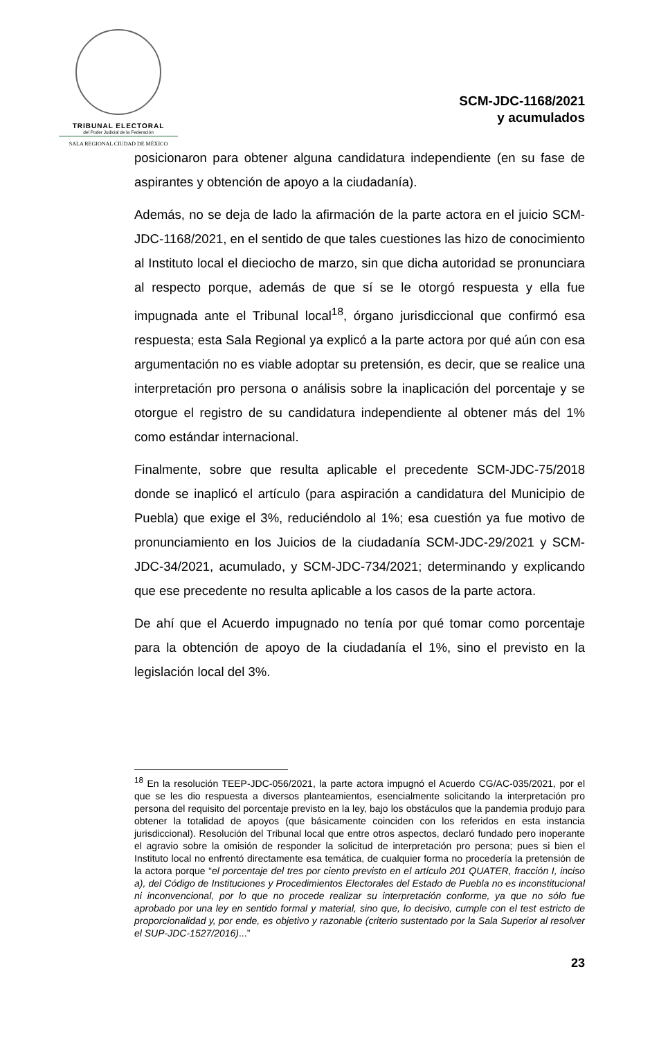TRIBUNAL ELECTORAL
del Poder Judicial de la Federación
SALA REGIONAL CIUDAD DE MÉXICO
SCM-JDC-1168/2021
y acumulados
posicionaron para obtener alguna candidatura independiente (en su fase de aspirantes y obtención de apoyo a la ciudadanía).
Además, no se deja de lado la afirmación de la parte actora en el juicio SCM-JDC-1168/2021, en el sentido de que tales cuestiones las hizo de conocimiento al Instituto local el dieciocho de marzo, sin que dicha autoridad se pronunciara al respecto porque, además de que sí se le otorgó respuesta y ella fue impugnada ante el Tribunal local<sup>18</sup>, órgano jurisdiccional que confirmó esa respuesta; esta Sala Regional ya explicó a la parte actora por qué aún con esa argumentación no es viable adoptar su pretensión, es decir, que se realice una interpretación pro persona o análisis sobre la inaplicación del porcentaje y se otorgue el registro de su candidatura independiente al obtener más del 1% como estándar internacional.
Finalmente, sobre que resulta aplicable el precedente SCM-JDC-75/2018 donde se inaplicó el artículo (para aspiración a candidatura del Municipio de Puebla) que exige el 3%, reduciéndolo al 1%; esa cuestión ya fue motivo de pronunciamiento en los Juicios de la ciudadanía SCM-JDC-29/2021 y SCM-JDC-34/2021, acumulado, y SCM-JDC-734/2021; determinando y explicando que ese precedente no resulta aplicable a los casos de la parte actora.
De ahí que el Acuerdo impugnado no tenía por qué tomar como porcentaje para la obtención de apoyo de la ciudadanía el 1%, sino el previsto en la legislación local del 3%.
<sup>18</sup> En la resolución TEEP-JDC-056/2021, la parte actora impugnó el Acuerdo CG/AC-035/2021, por el que se les dio respuesta a diversos planteamientos, esencialmente solicitando la interpretación pro persona del requisito del porcentaje previsto en la ley, bajo los obstáculos que la pandemia produjo para obtener la totalidad de apoyos (que básicamente coinciden con los referidos en esta instancia jurisdiccional). Resolución del Tribunal local que entre otros aspectos, declaró fundado pero inoperante el agravio sobre la omisión de responder la solicitud de interpretación pro persona; pues si bien el Instituto local no enfrentó directamente esa temática, de cualquier forma no procedería la pretensión de la actora porque “el porcentaje del tres por ciento previsto en el artículo 201 QUATER, fracción I, inciso a), del Código de Instituciones y Procedimientos Electorales del Estado de Puebla no es inconstitucional ni inconvencional, por lo que no procede realizar su interpretación conforme, ya que no sólo fue aprobado por una ley en sentido formal y material, sino que, lo decisivo, cumple con el test estricto de proporcionalidad y, por ende, es objetivo y razonable (criterio sustentado por la Sala Superior al resolver el SUP-JDC-1527/2016)...”
23